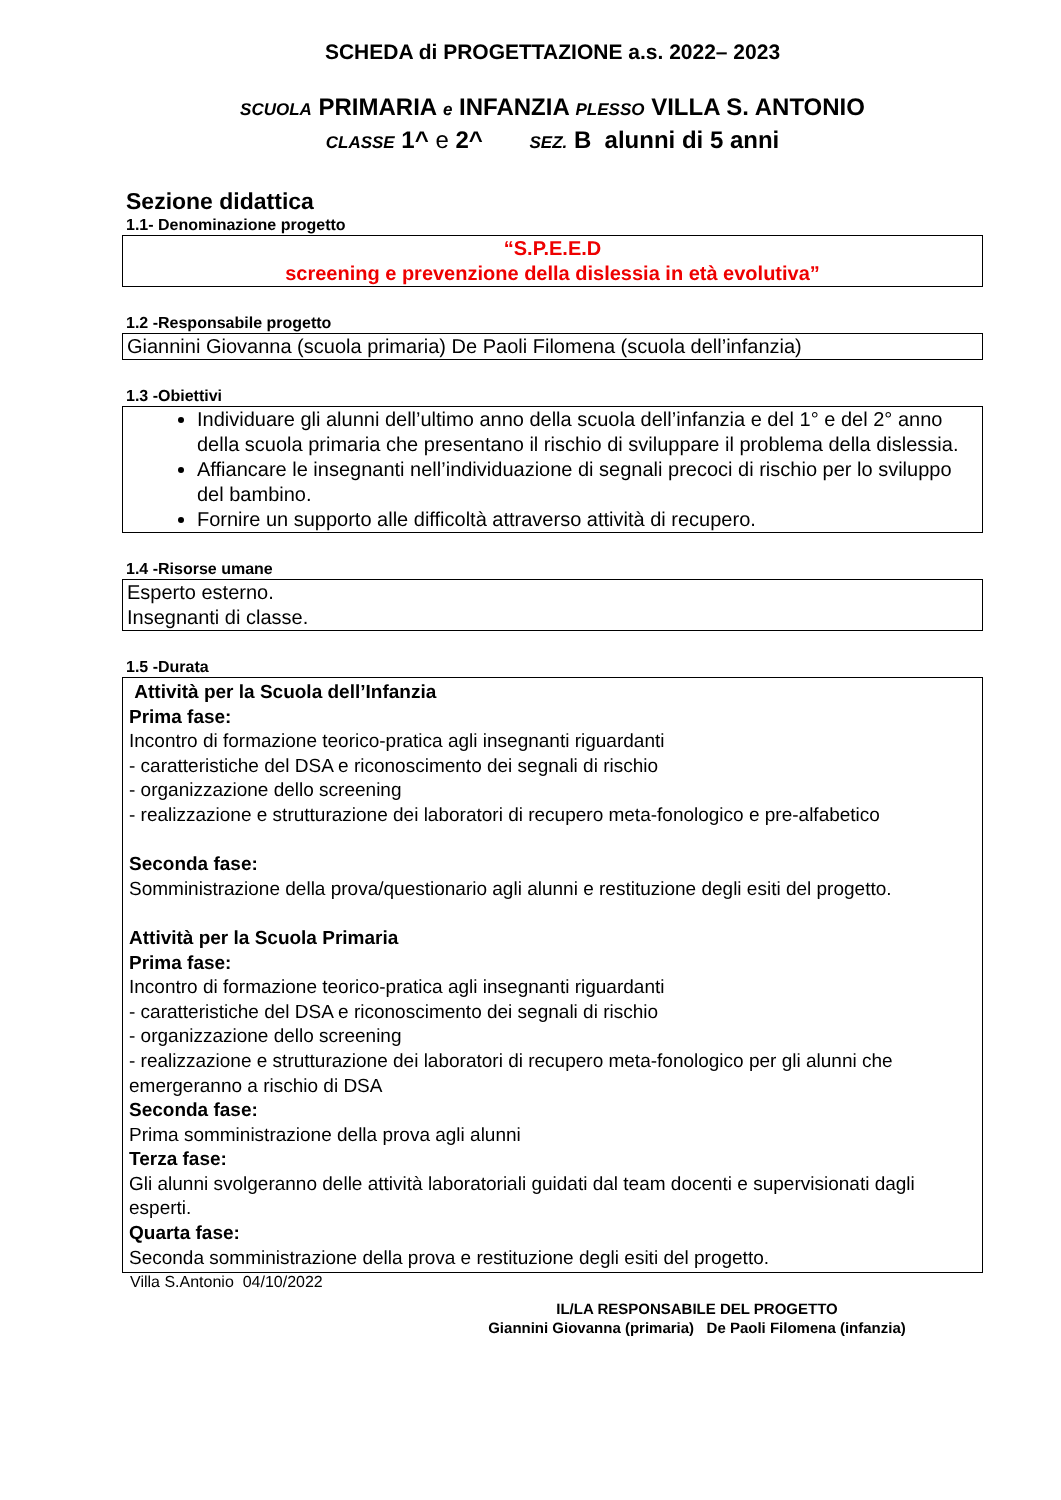SCHEDA di PROGETTAZIONE a.s. 2022– 2023
SCUOLA PRIMARIA e INFANZIA PLESSO VILLA S. ANTONIO
CLASSE 1^ e 2^ SEZ. B alunni di 5 anni
Sezione didattica
1.1- Denominazione progetto
“S.P.E.E.D
screening e prevenzione della dislessia in età evolutiva”
1.2 -Responsabile progetto
Giannini Giovanna (scuola primaria) De Paoli Filomena (scuola dell’infanzia)
1.3 -Obiettivi
Individuare gli alunni dell’ultimo anno della scuola dell’infanzia e del 1° e del 2° anno della scuola primaria che presentano il rischio di sviluppare il problema della dislessia.
Affiancare le insegnanti nell’individuazione di segnali precoci di rischio per lo sviluppo del bambino.
Fornire un supporto alle difficoltà attraverso attività di recupero.
1.4 -Risorse umane
Esperto esterno.
Insegnanti di classe.
1.5 -Durata
Attività per la Scuola dell’Infanzia
Prima fase:
Incontro di formazione teorico-pratica agli insegnanti riguardanti
- caratteristiche del DSA e riconoscimento dei segnali di rischio
- organizzazione dello screening
- realizzazione e strutturazione dei laboratori di recupero meta-fonologico e pre-alfabetico
Seconda fase:
Somministrazione della prova/questionario agli alunni e restituzione degli esiti del progetto.
Attività per la Scuola Primaria
Prima fase:
Incontro di formazione teorico-pratica agli insegnanti riguardanti
- caratteristiche del DSA e riconoscimento dei segnali di rischio
- organizzazione dello screening
- realizzazione e strutturazione dei laboratori di recupero meta-fonologico per gli alunni che emergeranno a rischio di DSA
Seconda fase:
Prima somministrazione della prova agli alunni
Terza fase:
Gli alunni svolgeranno delle attività laboratoriali guidati dal team docenti e supervisionati dagli esperti.
Quarta fase:
Seconda somministrazione della prova e restituzione degli esiti del progetto.
Villa S.Antonio 04/10/2022
IL/LA RESPONSABILE DEL PROGETTO
Giannini Giovanna (primaria) De Paoli Filomena (infanzia)